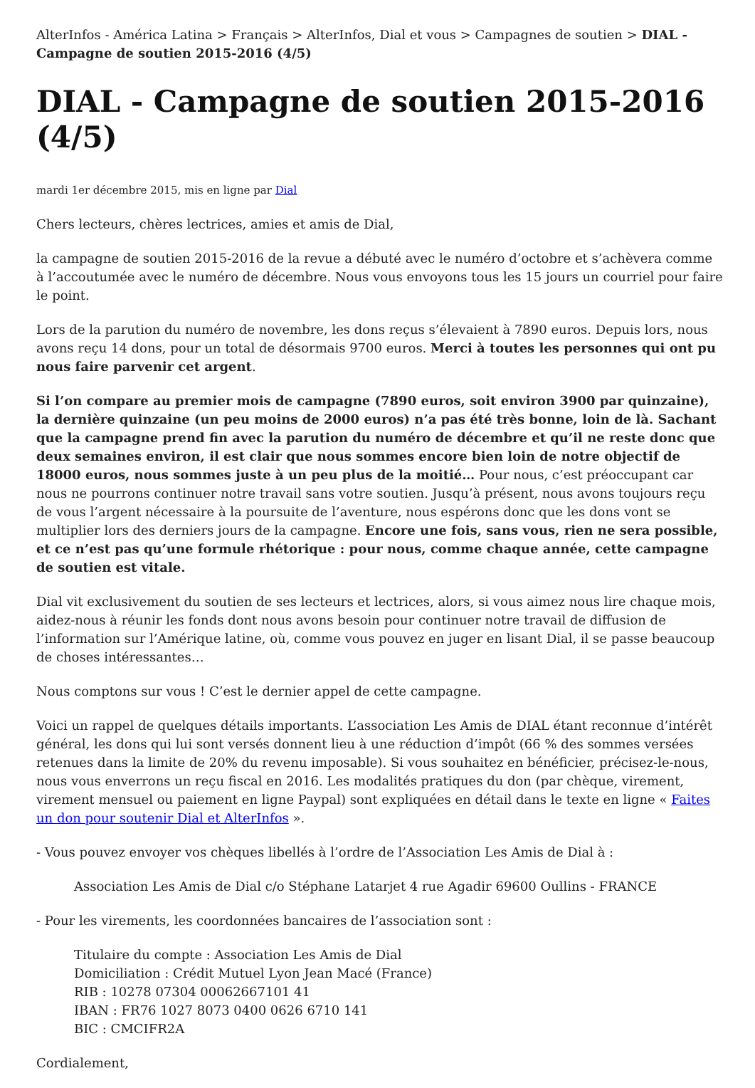AlterInfos - América Latina > Français > AlterInfos, Dial et vous > Campagnes de soutien > DIAL - Campagne de soutien 2015-2016 (4/5)
DIAL - Campagne de soutien 2015-2016 (4/5)
mardi 1er décembre 2015, mis en ligne par Dial
Chers lecteurs, chères lectrices, amies et amis de Dial,
la campagne de soutien 2015-2016 de la revue a débuté avec le numéro d’octobre et s’achèvera comme à l’accoutumée avec le numéro de décembre. Nous vous envoyons tous les 15 jours un courriel pour faire le point.
Lors de la parution du numéro de novembre, les dons reçus s’élevaient à 7890 euros. Depuis lors, nous avons reçu 14 dons, pour un total de désormais 9700 euros. Merci à toutes les personnes qui ont pu nous faire parvenir cet argent.
Si l’on compare au premier mois de campagne (7890 euros, soit environ 3900 par quinzaine), la dernière quinzaine (un peu moins de 2000 euros) n’a pas été très bonne, loin de là. Sachant que la campagne prend fin avec la parution du numéro de décembre et qu’il ne reste donc que deux semaines environ, il est clair que nous sommes encore bien loin de notre objectif de 18000 euros, nous sommes juste à un peu plus de la moitié… Pour nous, c’est préoccupant car nous ne pourrons continuer notre travail sans votre soutien. Jusqu’à présent, nous avons toujours reçu de vous l’argent nécessaire à la poursuite de l’aventure, nous espérons donc que les dons vont se multiplier lors des derniers jours de la campagne. Encore une fois, sans vous, rien ne sera possible, et ce n’est pas qu’une formule rhétorique : pour nous, comme chaque année, cette campagne de soutien est vitale.
Dial vit exclusivement du soutien de ses lecteurs et lectrices, alors, si vous aimez nous lire chaque mois, aidez-nous à réunir les fonds dont nous avons besoin pour continuer notre travail de diffusion de l’information sur l’Amérique latine, où, comme vous pouvez en juger en lisant Dial, il se passe beaucoup de choses intéressantes…
Nous comptons sur vous ! C’est le dernier appel de cette campagne.
Voici un rappel de quelques détails importants. L’association Les Amis de DIAL étant reconnue d’intérêt général, les dons qui lui sont versés donnent lieu à une réduction d’impôt (66 % des sommes versées retenues dans la limite de 20% du revenu imposable). Si vous souhaitez en bénéficier, précisez-le-nous, nous vous enverrons un reçu fiscal en 2016. Les modalités pratiques du don (par chèque, virement, virement mensuel ou paiement en ligne Paypal) sont expliquées en détail dans le texte en ligne « Faites un don pour soutenir Dial et AlterInfos ».
- Vous pouvez envoyer vos chèques libellés à l’ordre de l’Association Les Amis de Dial à :
Association Les Amis de Dial c/o Stéphane Latarjet 4 rue Agadir 69600 Oullins - FRANCE
- Pour les virements, les coordonnées bancaires de l’association sont :
Titulaire du compte : Association Les Amis de Dial
Domiciliation : Crédit Mutuel Lyon Jean Macé (France)
RIB : 10278 07304 00062667101 41
IBAN : FR76 1027 8073 0400 0626 6710 141
BIC : CMCIFR2A
Cordialement,